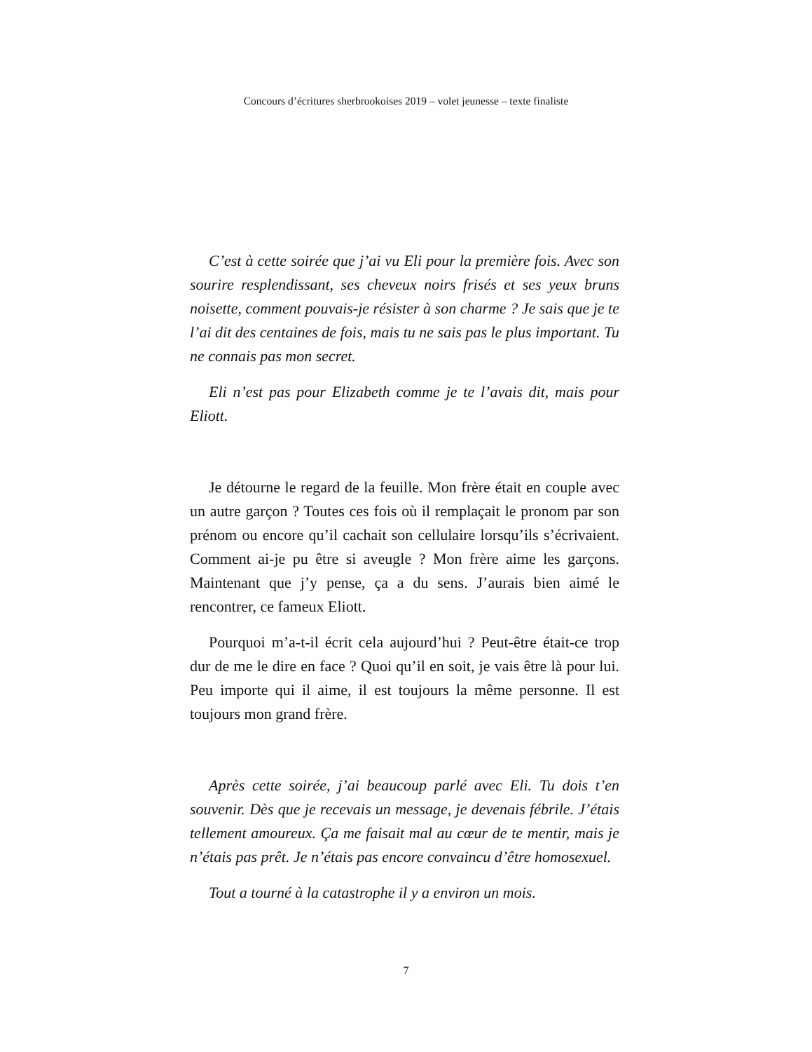Concours d’écritures sherbrookoises 2019 – volet jeunesse – texte finaliste
C’est à cette soirée que j’ai vu Eli pour la première fois. Avec son sourire resplendissant, ses cheveux noirs frisés et ses yeux bruns noisette, comment pouvais-je résister à son charme ? Je sais que je te l’ai dit des centaines de fois, mais tu ne sais pas le plus important. Tu ne connais pas mon secret.
Eli n’est pas pour Elizabeth comme je te l’avais dit, mais pour Eliott.
Je détourne le regard de la feuille. Mon frère était en couple avec un autre garçon ? Toutes ces fois où il remplaçait le pronom par son prénom ou encore qu’il cachait son cellulaire lorsqu’ils s’écrivaient. Comment ai-je pu être si aveugle ? Mon frère aime les garçons. Maintenant que j’y pense, ça a du sens. J’aurais bien aimé le rencontrer, ce fameux Eliott.
Pourquoi m’a-t-il écrit cela aujourd’hui ? Peut-être était-ce trop dur de me le dire en face ? Quoi qu’il en soit, je vais être là pour lui. Peu importe qui il aime, il est toujours la même personne. Il est toujours mon grand frère.
Après cette soirée, j’ai beaucoup parlé avec Eli. Tu dois t’en souvenir. Dès que je recevais un message, je devenais fébrile. J’étais tellement amoureux. Ça me faisait mal au cœur de te mentir, mais je n’étais pas prêt. Je n’étais pas encore convaincu d’être homosexuel.
Tout a tourné à la catastrophe il y a environ un mois.
7